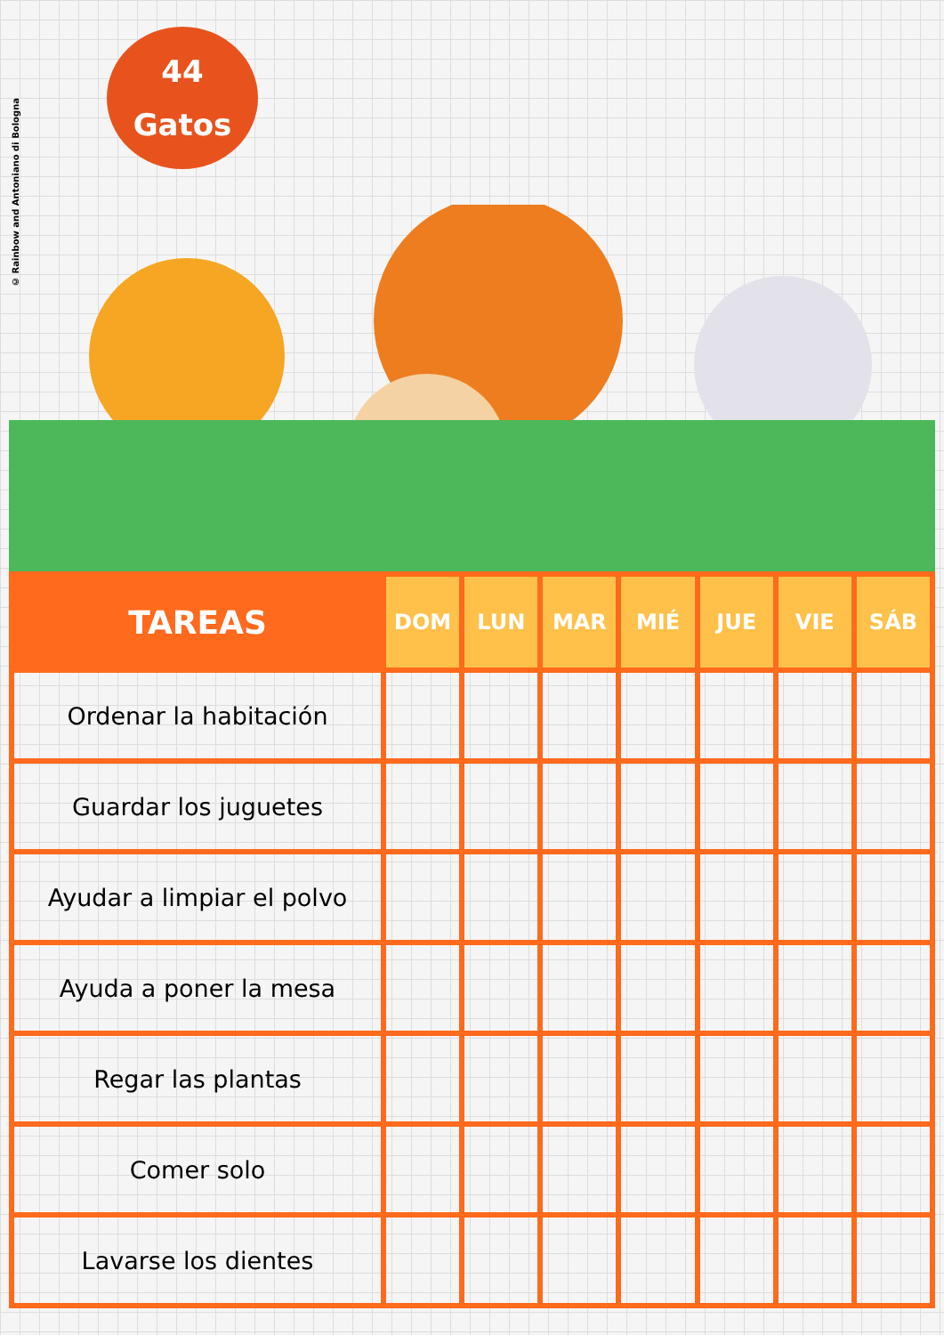© Rainbow and Antoniano di Bologna
44
Gatos
| TAREAS | DOM | LUN | MAR | MIÉ | JUE | VIE | SÁB |
| --- | --- | --- | --- | --- | --- | --- | --- |
| Ordenar la habitación | | | | | | | |
| Guardar los juguetes | | | | | | | |
| Ayudar a limpiar el polvo | | | | | | | |
| Ayuda a poner la mesa | | | | | | | |
| Regar las plantas | | | | | | | |
| Comer solo | | | | | | | |
| Lavarse los dientes | | | | | | | |